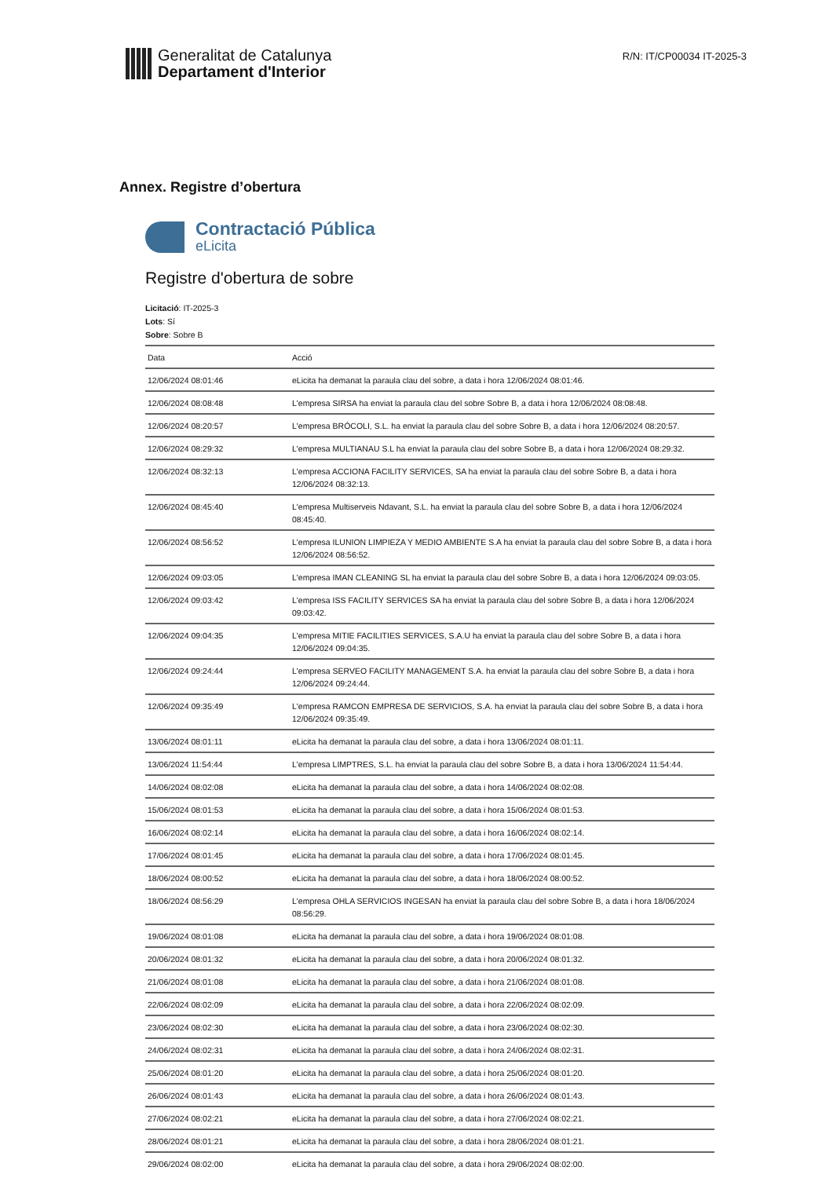Generalitat de Catalunya
Departament d'Interior
R/N: IT/CP00034 IT-2025-3
Annex. Registre d’obertura
Contractació Pública
eLicita
Registre d'obertura de sobre
Licitació: IT-2025-3
Lots: Sí
Sobre: Sobre B
| Data | Acció |
| --- | --- |
| 12/06/2024 08:01:46 | eLicita ha demanat la paraula clau del sobre, a data i hora 12/06/2024 08:01:46. |
| 12/06/2024 08:08:48 | L'empresa SIRSA ha enviat la paraula clau del sobre Sobre B, a data i hora 12/06/2024 08:08:48. |
| 12/06/2024 08:20:57 | L'empresa BRÓCOLI, S.L. ha enviat la paraula clau del sobre Sobre B, a data i hora 12/06/2024 08:20:57. |
| 12/06/2024 08:29:32 | L'empresa MULTIANAU S.L ha enviat la paraula clau del sobre Sobre B, a data i hora 12/06/2024 08:29:32. |
| 12/06/2024 08:32:13 | L'empresa ACCIONA FACILITY SERVICES, SA ha enviat la paraula clau del sobre Sobre B, a data i hora 12/06/2024 08:32:13. |
| 12/06/2024 08:45:40 | L'empresa Multiserveis Ndavant, S.L. ha enviat la paraula clau del sobre Sobre B, a data i hora 12/06/2024 08:45:40. |
| 12/06/2024 08:56:52 | L'empresa ILUNION LIMPIEZA Y MEDIO AMBIENTE S.A ha enviat la paraula clau del sobre Sobre B, a data i hora 12/06/2024 08:56:52. |
| 12/06/2024 09:03:05 | L'empresa IMAN CLEANING SL ha enviat la paraula clau del sobre Sobre B, a data i hora 12/06/2024 09:03:05. |
| 12/06/2024 09:03:42 | L'empresa ISS FACILITY SERVICES SA ha enviat la paraula clau del sobre Sobre B, a data i hora 12/06/2024 09:03:42. |
| 12/06/2024 09:04:35 | L'empresa MITIE FACILITIES SERVICES, S.A.U ha enviat la paraula clau del sobre Sobre B, a data i hora 12/06/2024 09:04:35. |
| 12/06/2024 09:24:44 | L'empresa SERVEO FACILITY MANAGEMENT S.A. ha enviat la paraula clau del sobre Sobre B, a data i hora 12/06/2024 09:24:44. |
| 12/06/2024 09:35:49 | L'empresa RAMCON EMPRESA DE SERVICIOS, S.A. ha enviat la paraula clau del sobre Sobre B, a data i hora 12/06/2024 09:35:49. |
| 13/06/2024 08:01:11 | eLicita ha demanat la paraula clau del sobre, a data i hora 13/06/2024 08:01:11. |
| 13/06/2024 11:54:44 | L'empresa LIMPTRES, S.L. ha enviat la paraula clau del sobre Sobre B, a data i hora 13/06/2024 11:54:44. |
| 14/06/2024 08:02:08 | eLicita ha demanat la paraula clau del sobre, a data i hora 14/06/2024 08:02:08. |
| 15/06/2024 08:01:53 | eLicita ha demanat la paraula clau del sobre, a data i hora 15/06/2024 08:01:53. |
| 16/06/2024 08:02:14 | eLicita ha demanat la paraula clau del sobre, a data i hora 16/06/2024 08:02:14. |
| 17/06/2024 08:01:45 | eLicita ha demanat la paraula clau del sobre, a data i hora 17/06/2024 08:01:45. |
| 18/06/2024 08:00:52 | eLicita ha demanat la paraula clau del sobre, a data i hora 18/06/2024 08:00:52. |
| 18/06/2024 08:56:29 | L'empresa OHLA SERVICIOS INGESAN ha enviat la paraula clau del sobre Sobre B, a data i hora 18/06/2024 08:56:29. |
| 19/06/2024 08:01:08 | eLicita ha demanat la paraula clau del sobre, a data i hora 19/06/2024 08:01:08. |
| 20/06/2024 08:01:32 | eLicita ha demanat la paraula clau del sobre, a data i hora 20/06/2024 08:01:32. |
| 21/06/2024 08:01:08 | eLicita ha demanat la paraula clau del sobre, a data i hora 21/06/2024 08:01:08. |
| 22/06/2024 08:02:09 | eLicita ha demanat la paraula clau del sobre, a data i hora 22/06/2024 08:02:09. |
| 23/06/2024 08:02:30 | eLicita ha demanat la paraula clau del sobre, a data i hora 23/06/2024 08:02:30. |
| 24/06/2024 08:02:31 | eLicita ha demanat la paraula clau del sobre, a data i hora 24/06/2024 08:02:31. |
| 25/06/2024 08:01:20 | eLicita ha demanat la paraula clau del sobre, a data i hora 25/06/2024 08:01:20. |
| 26/06/2024 08:01:43 | eLicita ha demanat la paraula clau del sobre, a data i hora 26/06/2024 08:01:43. |
| 27/06/2024 08:02:21 | eLicita ha demanat la paraula clau del sobre, a data i hora 27/06/2024 08:02:21. |
| 28/06/2024 08:01:21 | eLicita ha demanat la paraula clau del sobre, a data i hora 28/06/2024 08:01:21. |
| 29/06/2024 08:02:00 | eLicita ha demanat la paraula clau del sobre, a data i hora 29/06/2024 08:02:00. |